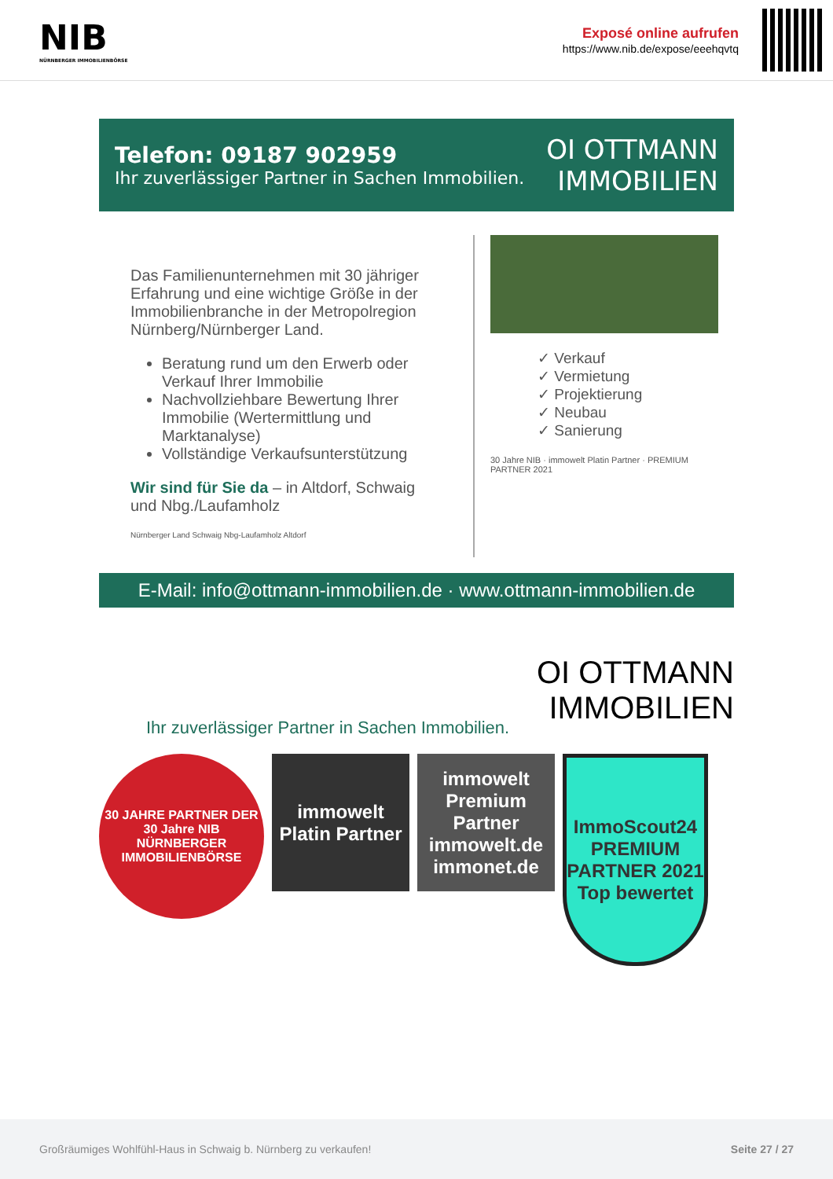NIB
NÜRNBERGER IMMOBILIENBÖRSE
Exposé online aufrufen
https://www.nib.de/expose/eeehqvtq
Telefon: 09187 902959
Ihr zuverlässiger Partner in Sachen Immobilien.
OI OTTMANN
IMMOBILIEN
Das Familienunternehmen mit 30 jähriger Erfahrung und eine wichtige Größe in der Immobilienbranche in der Metropolregion Nürnberg/Nürnberger Land.
Beratung rund um den Erwerb oder Verkauf Ihrer Immobilie
Nachvollziehbare Bewertung Ihrer Immobilie (Wertermittlung und Marktanalyse)
Vollständige Verkaufsunterstützung
Wir sind für Sie da – in Altdorf, Schwaig und Nbg./Laufamholz
Nürnberger Land Schwaig Nbg-Laufamholz Altdorf
✓ Verkauf
✓ Vermietung
✓ Projektierung
✓ Neubau
✓ Sanierung
30 Jahre NIB · immowelt Platin Partner · PREMIUM PARTNER 2021
E-Mail: info@ottmann-immobilien.de · www.ottmann-immobilien.de
Ihr zuverlässiger Partner in Sachen Immobilien. OI OTTMANN
IMMOBILIEN
30 JAHRE PARTNER DER 30 Jahre NIB NÜRNBERGER IMMOBILIENBÖRSE
immowelt Platin Partner
immowelt Premium Partner immowelt.de immonet.de
ImmoScout24 PREMIUM PARTNER 2021 Top bewertet
Großräumiges Wohlfühl-Haus in Schwaig b. Nürnberg zu verkaufen! Seite 27 / 27